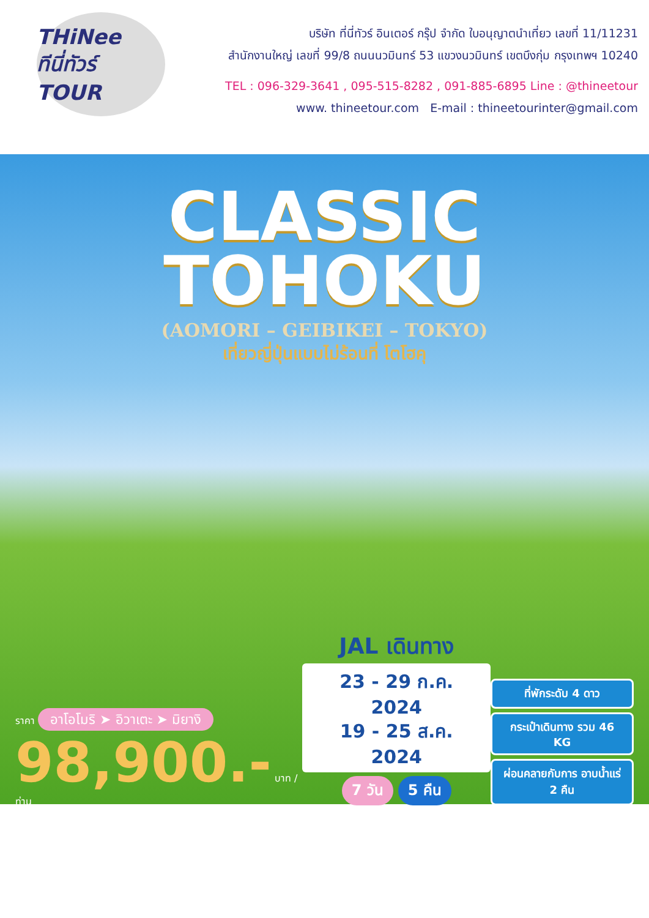THiNee
ทีนี่ทัวร์ TOUR
บริษัท ที่นี่ทัวร์ อินเตอร์ กรุ๊ป จำกัด ใบอนุญาตนำเที่ยว เลขที่ 11/11231
สำนักงานใหญ่ เลขที่ 99/8 ถนนนวมินทร์ 53 แขวงนวมินทร์ เขตบึงกุ่ม กรุงเทพฯ 10240
TEL : 096-329-3641 , 095-515-8282 , 091-885-6895 Line : @thineetour
www. thineetour.com E-mail : thineetourinter@gmail.com
CLASSIC
TOHOKU
(AOMORI – GEIBIKEI – TOKYO)
เที่ยวญี่ปุ่นแบบไม่ร้อนที่ โตโฮคุ
ราคา อาโอโมริ ➤ อิวาเตะ ➤ มิยางิ
98,900.- บาท /ท่าน
JAL เดินทาง
23 - 29 ก.ค. 2024
19 - 25 ส.ค. 2024
7 วัน 5 คืน
ที่พักระดับ 4 ดาว
กระเป๋าเดินทาง รวม 46 KG
ผ่อนคลายกับการ อาบน้ำแร่ 2 คืน